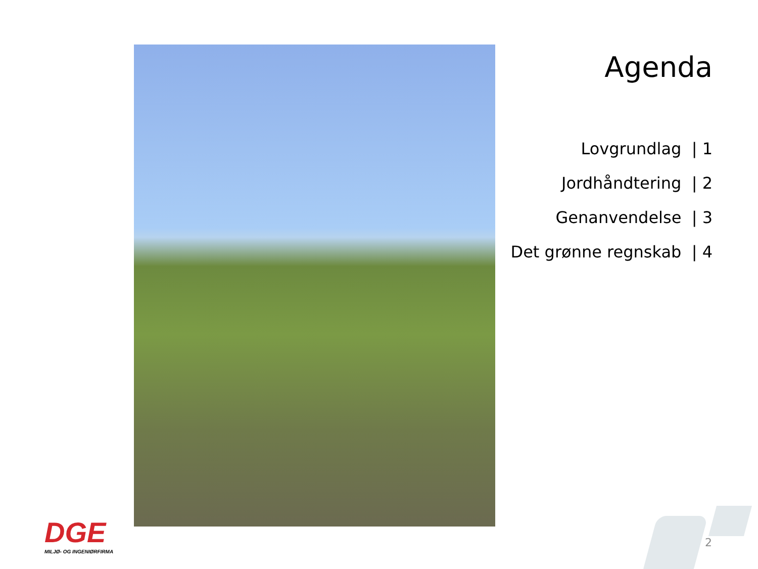Agenda
Lovgrundlag | 1
Jordhåndtering | 2
Genanvendelse | 3
Det grønne regnskab | 4
DGE
MILJØ- OG INGENIØRFIRMA
2